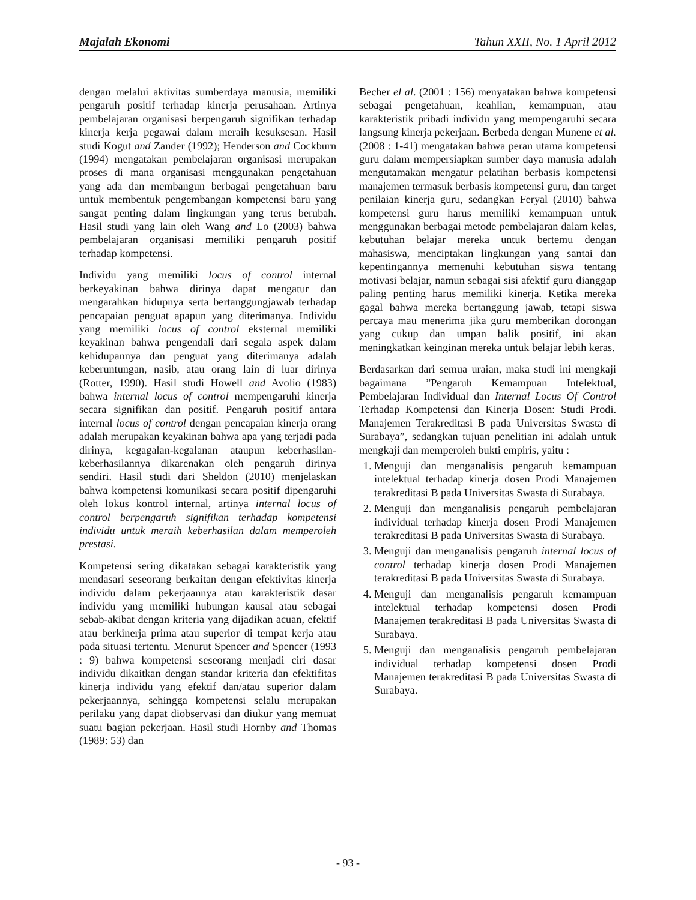Majalah Ekonomi Tahun XXII, No. 1 April 2012
dengan melalui aktivitas sumberdaya manusia, memiliki pengaruh positif terhadap kinerja perusahaan. Artinya pembelajaran organisasi berpengaruh signifikan terhadap kinerja kerja pegawai dalam meraih kesuksesan. Hasil studi Kogut and Zander (1992); Henderson and Cockburn (1994) mengatakan pembelajaran organisasi merupakan proses di mana organisasi menggunakan pengetahuan yang ada dan membangun berbagai pengetahuan baru untuk membentuk pengembangan kompetensi baru yang sangat penting dalam lingkungan yang terus berubah. Hasil studi yang lain oleh Wang and Lo (2003) bahwa pembelajaran organisasi memiliki pengaruh positif terhadap kompetensi.
Individu yang memiliki locus of control internal berkeyakinan bahwa dirinya dapat mengatur dan mengarahkan hidupnya serta bertanggungjawab terhadap pencapaian penguat apapun yang diterimanya. Individu yang memiliki locus of control eksternal memiliki keyakinan bahwa pengendali dari segala aspek dalam kehidupannya dan penguat yang diterimanya adalah keberuntungan, nasib, atau orang lain di luar dirinya (Rotter, 1990). Hasil studi Howell and Avolio (1983) bahwa internal locus of control mempengaruhi kinerja secara signifikan dan positif. Pengaruh positif antara internal locus of control dengan pencapaian kinerja orang adalah merupakan keyakinan bahwa apa yang terjadi pada dirinya, kegagalan-kegalanan ataupun keberhasilan-keberhasilannya dikarenakan oleh pengaruh dirinya sendiri. Hasil studi dari Sheldon (2010) menjelaskan bahwa kompetensi komunikasi secara positif dipengaruhi oleh lokus kontrol internal, artinya internal locus of control berpengaruh signifikan terhadap kompetensi individu untuk meraih keberhasilan dalam memperoleh prestasi.
Kompetensi sering dikatakan sebagai karakteristik yang mendasari seseorang berkaitan dengan efektivitas kinerja individu dalam pekerjaannya atau karakteristik dasar individu yang memiliki hubungan kausal atau sebagai sebab-akibat dengan kriteria yang dijadikan acuan, efektif atau berkinerja prima atau superior di tempat kerja atau pada situasi tertentu. Menurut Spencer and Spencer (1993 : 9) bahwa kompetensi seseorang menjadi ciri dasar individu dikaitkan dengan standar kriteria dan efektifitas kinerja individu yang efektif dan/atau superior dalam pekerjaannya, sehingga kompetensi selalu merupakan perilaku yang dapat diobservasi dan diukur yang memuat suatu bagian pekerjaan. Hasil studi Hornby and Thomas (1989: 53) dan
Becher el al. (2001 : 156) menyatakan bahwa kompetensi sebagai pengetahuan, keahlian, kemampuan, atau karakteristik pribadi individu yang mempengaruhi secara langsung kinerja pekerjaan. Berbeda dengan Munene et al. (2008 : 1-41) mengatakan bahwa peran utama kompetensi guru dalam mempersiapkan sumber daya manusia adalah mengutamakan mengatur pelatihan berbasis kompetensi manajemen termasuk berbasis kompetensi guru, dan target penilaian kinerja guru, sedangkan Feryal (2010) bahwa kompetensi guru harus memiliki kemampuan untuk menggunakan berbagai metode pembelajaran dalam kelas, kebutuhan belajar mereka untuk bertemu dengan mahasiswa, menciptakan lingkungan yang santai dan kepentingannya memenuhi kebutuhan siswa tentang motivasi belajar, namun sebagai sisi afektif guru dianggap paling penting harus memiliki kinerja. Ketika mereka gagal bahwa mereka bertanggung jawab, tetapi siswa percaya mau menerima jika guru memberikan dorongan yang cukup dan umpan balik positif, ini akan meningkatkan keinginan mereka untuk belajar lebih keras.
Berdasarkan dari semua uraian, maka studi ini mengkaji bagaimana ”Pengaruh Kemampuan Intelektual, Pembelajaran Individual dan Internal Locus Of Control Terhadap Kompetensi dan Kinerja Dosen: Studi Prodi. Manajemen Terakreditasi B pada Universitas Swasta di Surabaya”, sedangkan tujuan penelitian ini adalah untuk mengkaji dan memperoleh bukti empiris, yaitu :
1. Menguji dan menganalisis pengaruh kemampuan intelektual terhadap kinerja dosen Prodi Manajemen terakreditasi B pada Universitas Swasta di Surabaya.
2. Menguji dan menganalisis pengaruh pembelajaran individual terhadap kinerja dosen Prodi Manajemen terakreditasi B pada Universitas Swasta di Surabaya.
3. Menguji dan menganalisis pengaruh internal locus of control terhadap kinerja dosen Prodi Manajemen terakreditasi B pada Universitas Swasta di Surabaya.
4. Menguji dan menganalisis pengaruh kemampuan intelektual terhadap kompetensi dosen Prodi Manajemen terakreditasi B pada Universitas Swasta di Surabaya.
5. Menguji dan menganalisis pengaruh pembelajaran individual terhadap kompetensi dosen Prodi Manajemen terakreditasi B pada Universitas Swasta di Surabaya.
- 93 -